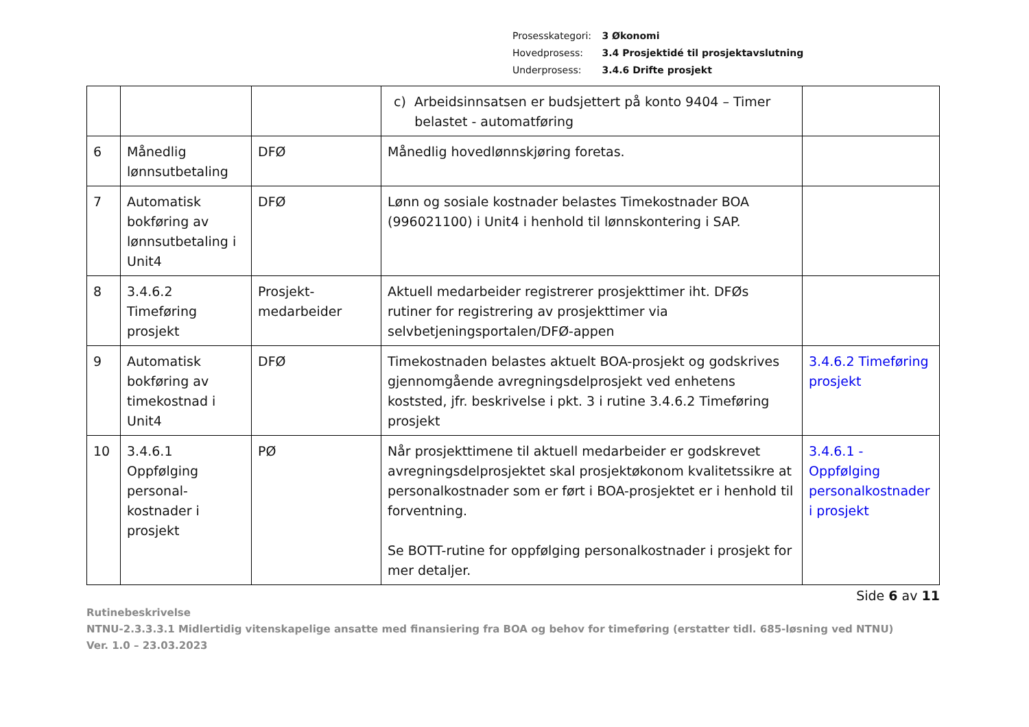Prosesskategori: 3 Økonomi
Hovedprosess: 3.4 Prosjektidé til prosjektavslutning
Underprosess: 3.4.6 Drifte prosjekt
| | | | c) Arbeidsinnsatsen er budsjettert på konto 9404 – Timer belastet - automatføring | |
| 6 | Månedlig lønnsutbetaling | DFØ | Månedlig hovedlønnskjøring foretas. | |
| 7 | Automatisk bokføring av lønnsutbetaling i Unit4 | DFØ | Lønn og sosiale kostnader belastes Timekostnader BOA (996021100) i Unit4 i henhold til lønnskontering i SAP. | |
| 8 | 3.4.6.2 Timeføring prosjekt | Prosjekt-medarbeider | Aktuell medarbeider registrerer prosjekttimer iht. DFØs rutiner for registrering av prosjekttimer via selvbetjeningsportalen/DFØ-appen | |
| 9 | Automatisk bokføring av timekostnad i Unit4 | DFØ | Timekostnaden belastes aktuelt BOA-prosjekt og godskrives gjennomgående avregningsdelprosjekt ved enhetens koststed, jfr. beskrivelse i pkt. 3 i rutine 3.4.6.2 Timeføring prosjekt | 3.4.6.2 Timeføring prosjekt |
| 10 | 3.4.6.1 Oppfølging personal-kostnader i prosjekt | PØ | Når prosjekttimene til aktuell medarbeider er godskrevet avregningsdelprosjektet skal prosjektøkonom kvalitetssikre at personalkostnader som er ført i BOA-prosjektet er i henhold til forventning. Se BOTT-rutine for oppfølging personalkostnader i prosjekt for mer detaljer. | 3.4.6.1 - Oppfølging personalkostnader i prosjekt |
Side 6 av 11
Rutinebeskrivelse
NTNU-2.3.3.3.1 Midlertidig vitenskapelige ansatte med finansiering fra BOA og behov for timeføring (erstatter tidl. 685-løsning ved NTNU)
Ver. 1.0 – 23.03.2023